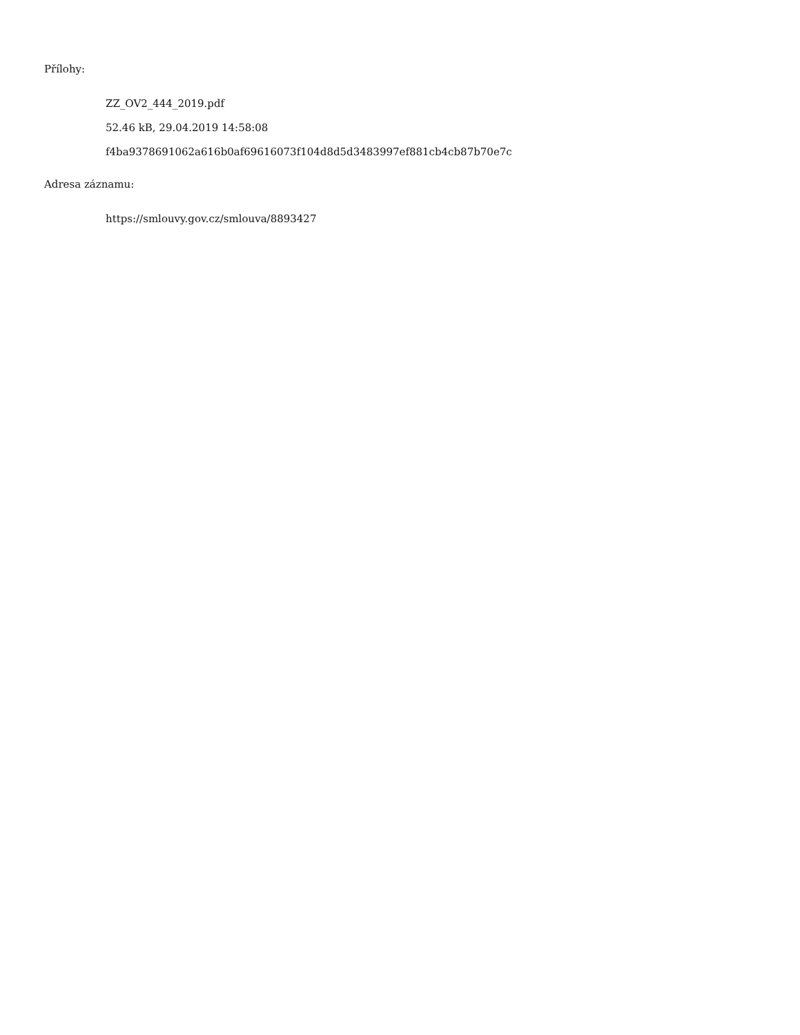Přílohy:
ZZ_OV2_444_2019.pdf
52.46 kB, 29.04.2019 14:58:08
f4ba9378691062a616b0af69616073f104d8d5d3483997ef881cb4cb87b70e7c
Adresa záznamu:
https://smlouvy.gov.cz/smlouva/8893427